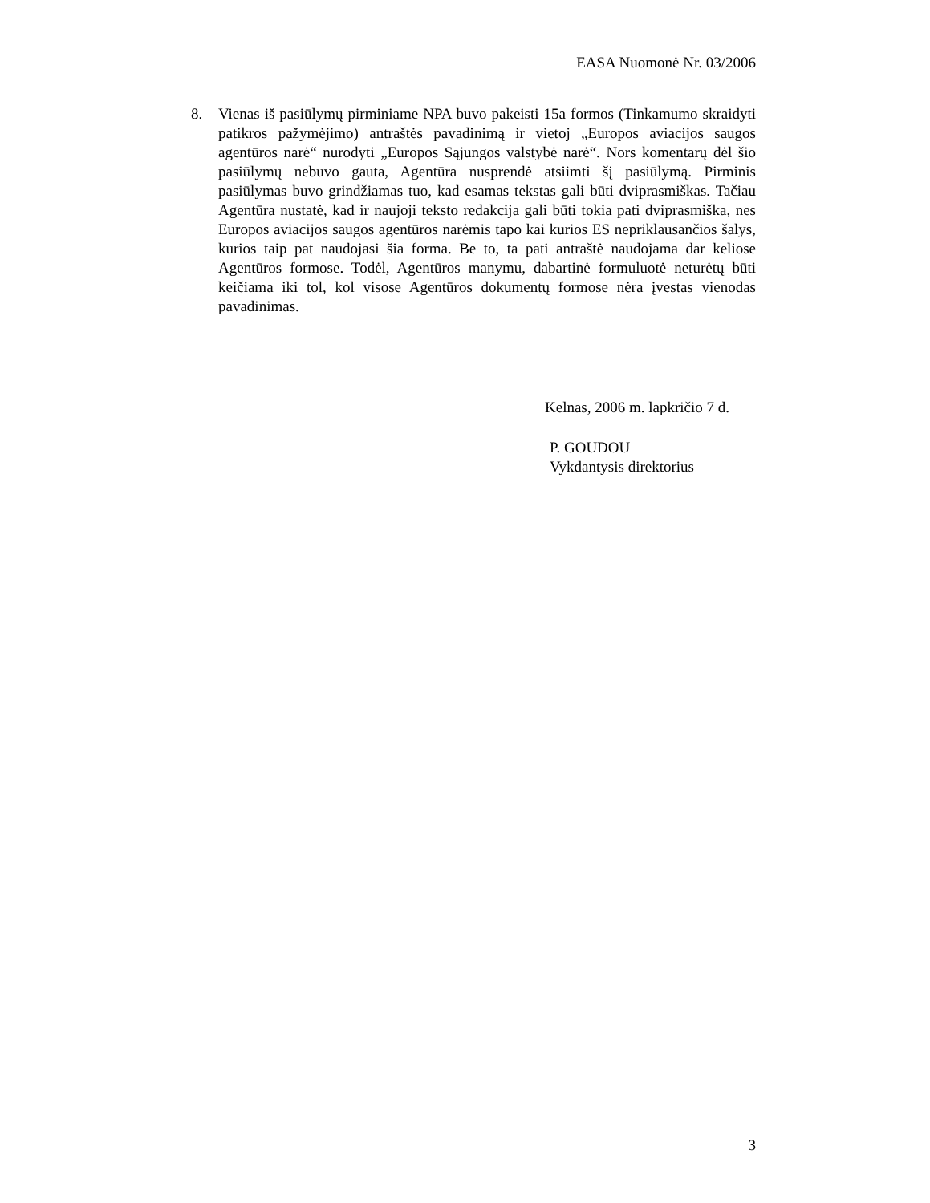EASA Nuomonė Nr. 03/2006
8. Vienas iš pasiūlymų pirminiame NPA buvo pakeisti 15a formos (Tinkamumo skraidyti patikros pažymėjimo) antraštės pavadinimą ir vietoj „Europos aviacijos saugos agentūros narė“ nurodyti „Europos Sąjungos valstybė narė“. Nors komentarų dėl šio pasiūlymų nebuvo gauta, Agentūra nusprendė atsiimti šį pasiūlymą. Pirminis pasiūlymas buvo grindžiamas tuo, kad esamas tekstas gali būti dviprasmiškas. Tačiau Agentūra nustatė, kad ir naujoji teksto redakcija gali būti tokia pati dviprasmiška, nes Europos aviacijos saugos agentūros narėmis tapo kai kurios ES nepriklausančios šalys, kurios taip pat naudojasi šia forma. Be to, ta pati antraštė naudojama dar keliose Agentūros formose. Todėl, Agentūros manymu, dabartinė formuluotė neturėtų būti keičiama iki tol, kol visose Agentūros dokumentų formose nėra įvestas vienodas pavadinimas.
Kelnas, 2006 m. lapkričio 7 d.
P. GOUDOU
Vykdantysis direktorius
3